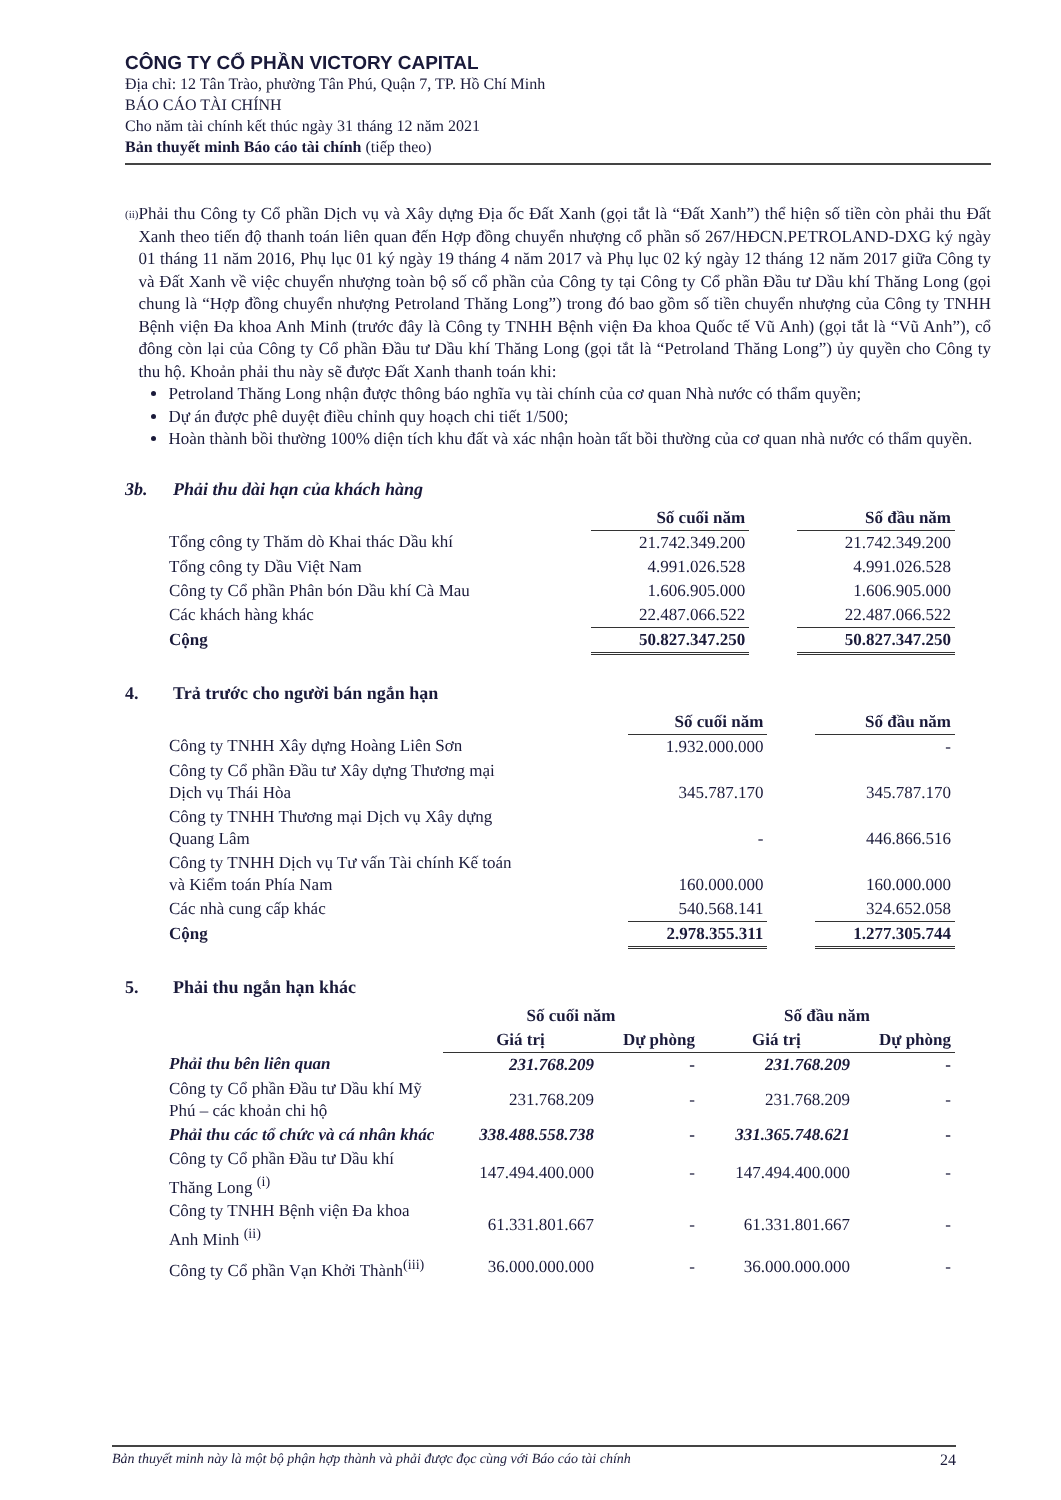CÔNG TY CỔ PHẦN VICTORY CAPITAL
Địa chỉ: 12 Tân Trào, phường Tân Phú, Quận 7, TP. Hồ Chí Minh
BÁO CÁO TÀI CHÍNH
Cho năm tài chính kết thúc ngày 31 tháng 12 năm 2021
Bản thuyết minh Báo cáo tài chính (tiếp theo)
(ii)
Phải thu Công ty Cổ phần Dịch vụ và Xây dựng Địa ốc Đất Xanh (gọi tắt là “Đất Xanh”) thể hiện số tiền còn phải thu Đất Xanh theo tiến độ thanh toán liên quan đến Hợp đồng chuyển nhượng cổ phần số 267/HĐCN.PETROLAND-DXG ký ngày 01 tháng 11 năm 2016, Phụ lục 01 ký ngày 19 tháng 4 năm 2017 và Phụ lục 02 ký ngày 12 tháng 12 năm 2017 giữa Công ty và Đất Xanh về việc chuyển nhượng toàn bộ số cổ phần của Công ty tại Công ty Cổ phần Đầu tư Dầu khí Thăng Long (gọi chung là “Hợp đồng chuyển nhượng Petroland Thăng Long”) trong đó bao gồm số tiền chuyển nhượng của Công ty TNHH Bệnh viện Đa khoa Anh Minh (trước đây là Công ty TNHH Bệnh viện Đa khoa Quốc tế Vũ Anh) (gọi tắt là “Vũ Anh”), cổ đông còn lại của Công ty Cổ phần Đầu tư Dầu khí Thăng Long (gọi tắt là “Petroland Thăng Long”) ủy quyền cho Công ty thu hộ. Khoản phải thu này sẽ được Đất Xanh thanh toán khi:
Petroland Thăng Long nhận được thông báo nghĩa vụ tài chính của cơ quan Nhà nước có thẩm quyền;
Dự án được phê duyệt điều chỉnh quy hoạch chi tiết 1/500;
Hoàn thành bồi thường 100% diện tích khu đất và xác nhận hoàn tất bồi thường của cơ quan nhà nước có thẩm quyền.
3b. Phải thu dài hạn của khách hàng
| | Số cuối năm | | Số đầu năm |
| Tổng công ty Thăm dò Khai thác Dầu khí | 21.742.349.200 | | 21.742.349.200 |
| Tổng công ty Dầu Việt Nam | 4.991.026.528 | | 4.991.026.528 |
| Công ty Cổ phần Phân bón Dầu khí Cà Mau | 1.606.905.000 | | 1.606.905.000 |
| Các khách hàng khác | 22.487.066.522 | | 22.487.066.522 |
| Cộng | 50.827.347.250 | | 50.827.347.250 |
4. Trả trước cho người bán ngắn hạn
| | Số cuối năm | | Số đầu năm |
| Công ty TNHH Xây dựng Hoàng Liên Sơn | 1.932.000.000 | | - |
| Công ty Cổ phần Đầu tư Xây dựng Thương mại Dịch vụ Thái Hòa | 345.787.170 | | 345.787.170 |
| Công ty TNHH Thương mại Dịch vụ Xây dựng Quang Lâm | - | | 446.866.516 |
| Công ty TNHH Dịch vụ Tư vấn Tài chính Kế toán và Kiểm toán Phía Nam | 160.000.000 | | 160.000.000 |
| Các nhà cung cấp khác | 540.568.141 | | 324.652.058 |
| Cộng | 2.978.355.311 | | 1.277.305.744 |
5. Phải thu ngắn hạn khác
| | Số cuối năm | | Số đầu năm | |
| | Giá trị | Dự phòng | Giá trị | Dự phòng |
| Phải thu bên liên quan | 231.768.209 | - | 231.768.209 | - |
| Công ty Cổ phần Đầu tư Dầu khí Mỹ Phú – các khoản chi hộ | 231.768.209 | - | 231.768.209 | - |
| Phải thu các tổ chức và cá nhân khác | 338.488.558.738 | - | 331.365.748.621 | - |
| Công ty Cổ phần Đầu tư Dầu khí Thăng Long <sup>(i)</sup> | 147.494.400.000 | - | 147.494.400.000 | - |
| Công ty TNHH Bệnh viện Đa khoa Anh Minh <sup>(ii)</sup> | 61.331.801.667 | - | 61.331.801.667 | - |
| Công ty Cổ phần Vạn Khởi Thành<sup>(iii)</sup> | 36.000.000.000 | - | 36.000.000.000 | - |
Bản thuyết minh này là một bộ phận hợp thành và phải được đọc cùng với Báo cáo tài chính 24